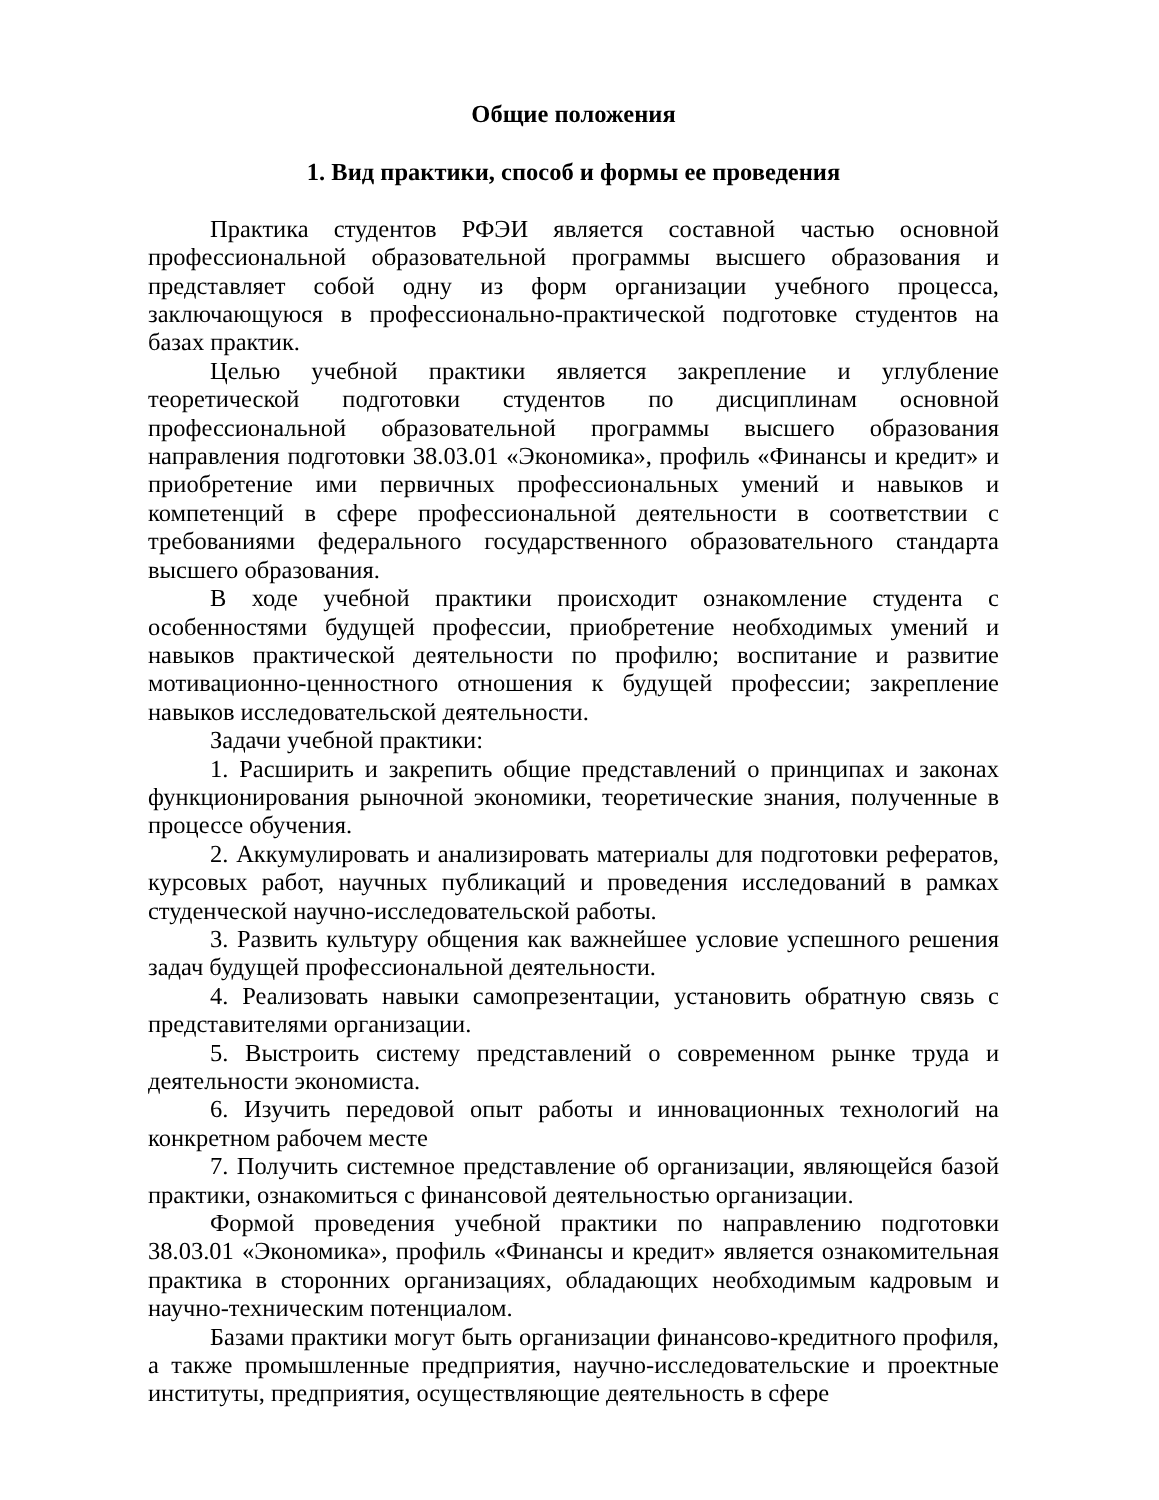Общие положения
1. Вид практики, способ и формы ее проведения
Практика студентов РФЭИ является составной частью основной профессиональной образовательной программы высшего образования и представляет собой одну из форм организации учебного процесса, заключающуюся в профессионально-практической подготовке студентов на базах практик.
Целью учебной практики является закрепление и углубление теоретической подготовки студентов по дисциплинам основной профессиональной образовательной программы высшего образования направления подготовки 38.03.01 «Экономика», профиль «Финансы и кредит» и приобретение ими первичных профессиональных умений и навыков и компетенций в сфере профессиональной деятельности в соответствии с требованиями федерального государственного образовательного стандарта высшего образования.
В ходе учебной практики происходит ознакомление студента с особенностями будущей профессии, приобретение необходимых умений и навыков практической деятельности по профилю; воспитание и развитие мотивационно-ценностного отношения к будущей профессии; закрепление навыков исследовательской деятельности.
Задачи учебной практики:
1. Расширить и закрепить общие представлений о принципах и законах функционирования рыночной экономики, теоретические знания, полученные в процессе обучения.
2. Аккумулировать и анализировать материалы для подготовки рефератов, курсовых работ, научных публикаций и проведения исследований в рамках студенческой научно-исследовательской работы.
3. Развить культуру общения как важнейшее условие успешного решения задач будущей профессиональной деятельности.
4. Реализовать навыки самопрезентации, установить обратную связь с представителями организации.
5. Выстроить систему представлений о современном рынке труда и деятельности экономиста.
6. Изучить передовой опыт работы и инновационных технологий на конкретном рабочем месте
7. Получить системное представление об организации, являющейся базой практики, ознакомиться с финансовой деятельностью организации.
Формой проведения учебной практики по направлению подготовки 38.03.01 «Экономика», профиль «Финансы и кредит» является ознакомительная практика в сторонних организациях, обладающих необходимым кадровым и научно-техническим потенциалом.
Базами практики могут быть организации финансово-кредитного профиля, а также промышленные предприятия, научно-исследовательские и проектные институты, предприятия, осуществляющие деятельность в сфере